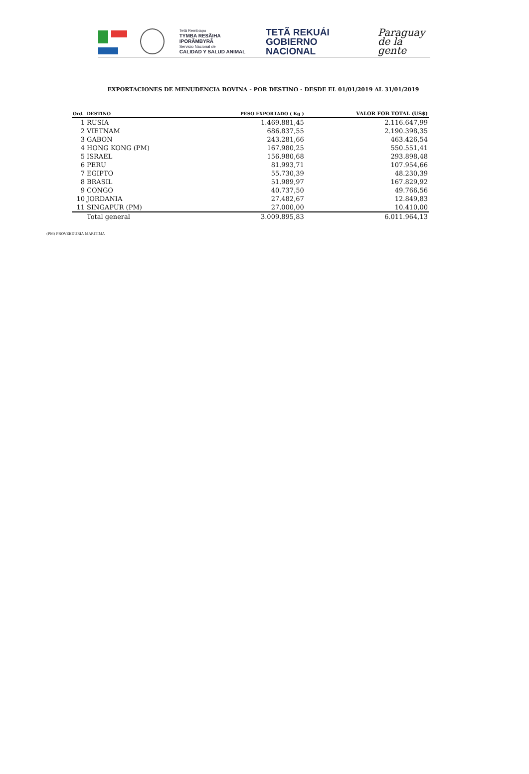Tetã Rembiapo
TYMBA RESÃIHA IPORÃMBYRÃ
Servicio Nacional de
CALIDAD Y SALUD ANIMAL
TETÃ REKUÁI
GOBIERNO NACIONAL
Paraguay
de la gente
EXPORTACIONES DE MENUDENCIA BOVINA - POR DESTINO - DESDE EL 01/01/2019 AL 31/01/2019
| Ord. | DESTINO | PESO EXPORTADO ( Kg ) | VALOR FOB TOTAL (US$) |
| --- | --- | --- | --- |
| 1 | RUSIA | 1.469.881,45 | 2.116.647,99 |
| 2 | VIETNAM | 686.837,55 | 2.190.398,35 |
| 3 | GABON | 243.281,66 | 463.426,54 |
| 4 | HONG KONG (PM) | 167.980,25 | 550.551,41 |
| 5 | ISRAEL | 156.980,68 | 293.898,48 |
| 6 | PERU | 81.993,71 | 107.954,66 |
| 7 | EGIPTO | 55.730,39 | 48.230,39 |
| 8 | BRASIL | 51.989,97 | 167.829,92 |
| 9 | CONGO | 40.737,50 | 49.766,56 |
| 10 | JORDANIA | 27.482,67 | 12.849,83 |
| 11 | SINGAPUR (PM) | 27.000,00 | 10.410,00 |
| | Total general | 3.009.895,83 | 6.011.964,13 |
(PM) PROVEEDURIA MARITIMA